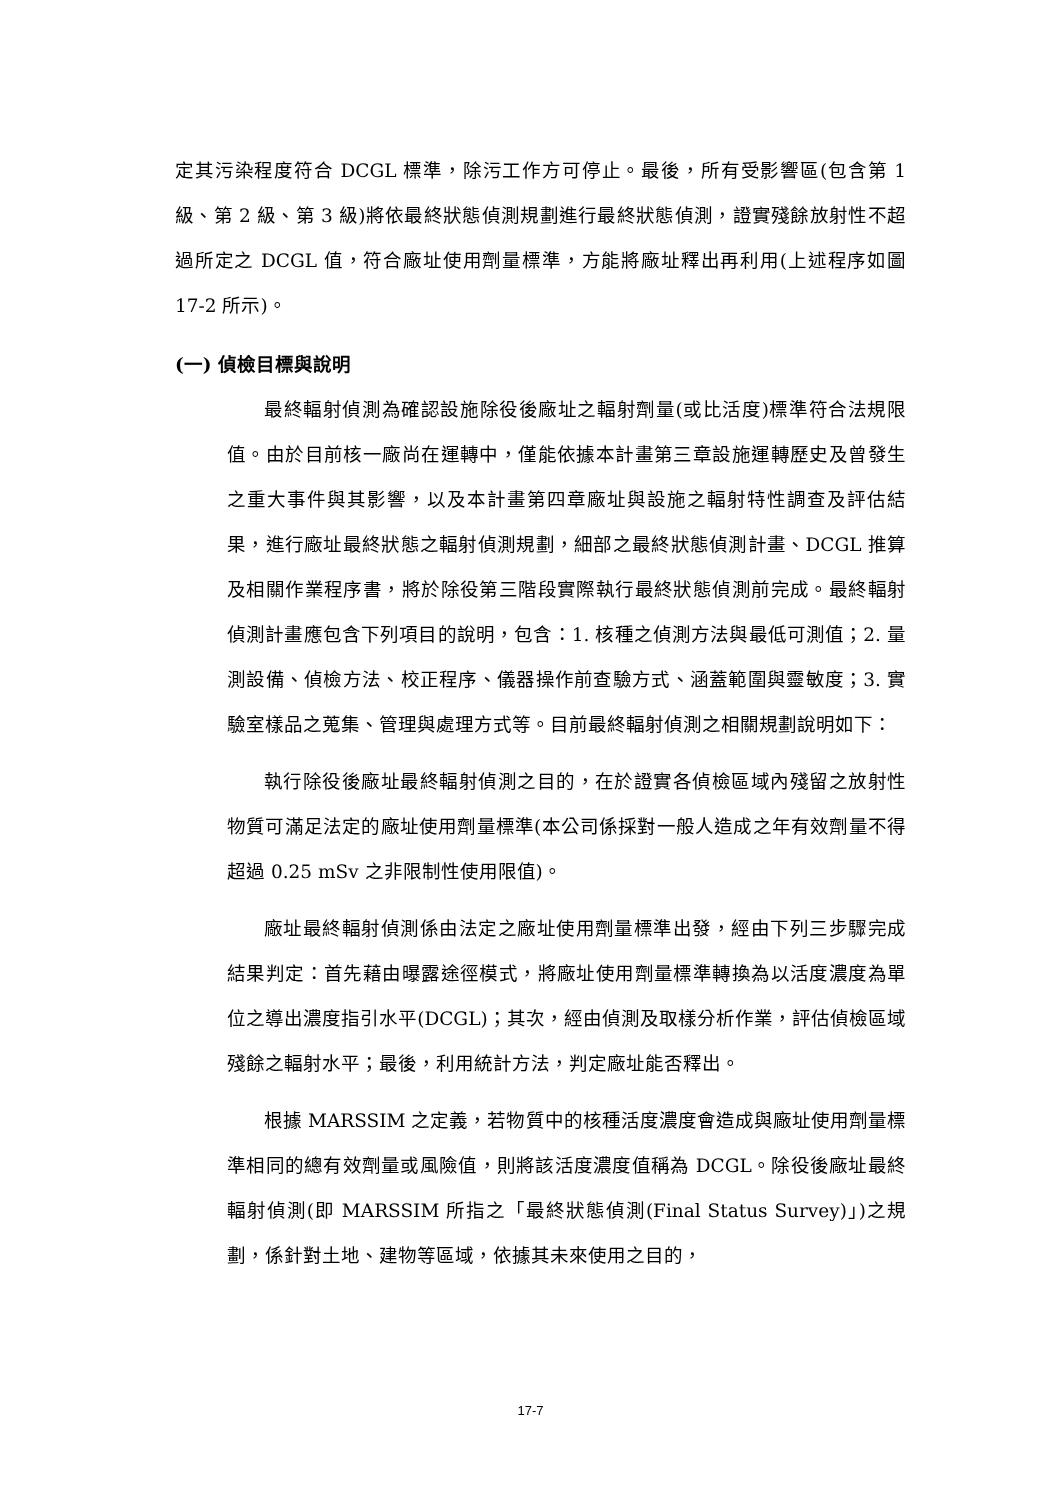定其污染程度符合 DCGL 標準，除污工作方可停止。最後，所有受影響區(包含第 1 級、第 2 級、第 3 級)將依最終狀態偵測規劃進行最終狀態偵測，證實殘餘放射性不超過所定之 DCGL 值，符合廠址使用劑量標準，方能將廠址釋出再利用(上述程序如圖 17-2 所示)。
(一) 偵檢目標與說明
最終輻射偵測為確認設施除役後廠址之輻射劑量(或比活度)標準符合法規限值。由於目前核一廠尚在運轉中，僅能依據本計畫第三章設施運轉歷史及曾發生之重大事件與其影響，以及本計畫第四章廠址與設施之輻射特性調查及評估結果，進行廠址最終狀態之輻射偵測規劃，細部之最終狀態偵測計畫、DCGL 推算及相關作業程序書，將於除役第三階段實際執行最終狀態偵測前完成。最終輻射偵測計畫應包含下列項目的說明，包含：1. 核種之偵測方法與最低可測值；2. 量測設備、偵檢方法、校正程序、儀器操作前查驗方式、涵蓋範圍與靈敏度；3. 實驗室樣品之蒐集、管理與處理方式等。目前最終輻射偵測之相關規劃說明如下：
執行除役後廠址最終輻射偵測之目的，在於證實各偵檢區域內殘留之放射性物質可滿足法定的廠址使用劑量標準(本公司係採對一般人造成之年有效劑量不得超過 0.25 mSv 之非限制性使用限值)。
廠址最終輻射偵測係由法定之廠址使用劑量標準出發，經由下列三步驟完成結果判定：首先藉由曝露途徑模式，將廠址使用劑量標準轉換為以活度濃度為單位之導出濃度指引水平(DCGL)；其次，經由偵測及取樣分析作業，評估偵檢區域殘餘之輻射水平；最後，利用統計方法，判定廠址能否釋出。
根據 MARSSIM 之定義，若物質中的核種活度濃度會造成與廠址使用劑量標準相同的總有效劑量或風險值，則將該活度濃度值稱為 DCGL。除役後廠址最終輻射偵測(即 MARSSIM 所指之「最終狀態偵測(Final Status Survey)」)之規劃，係針對土地、建物等區域，依據其未來使用之目的，
17-7